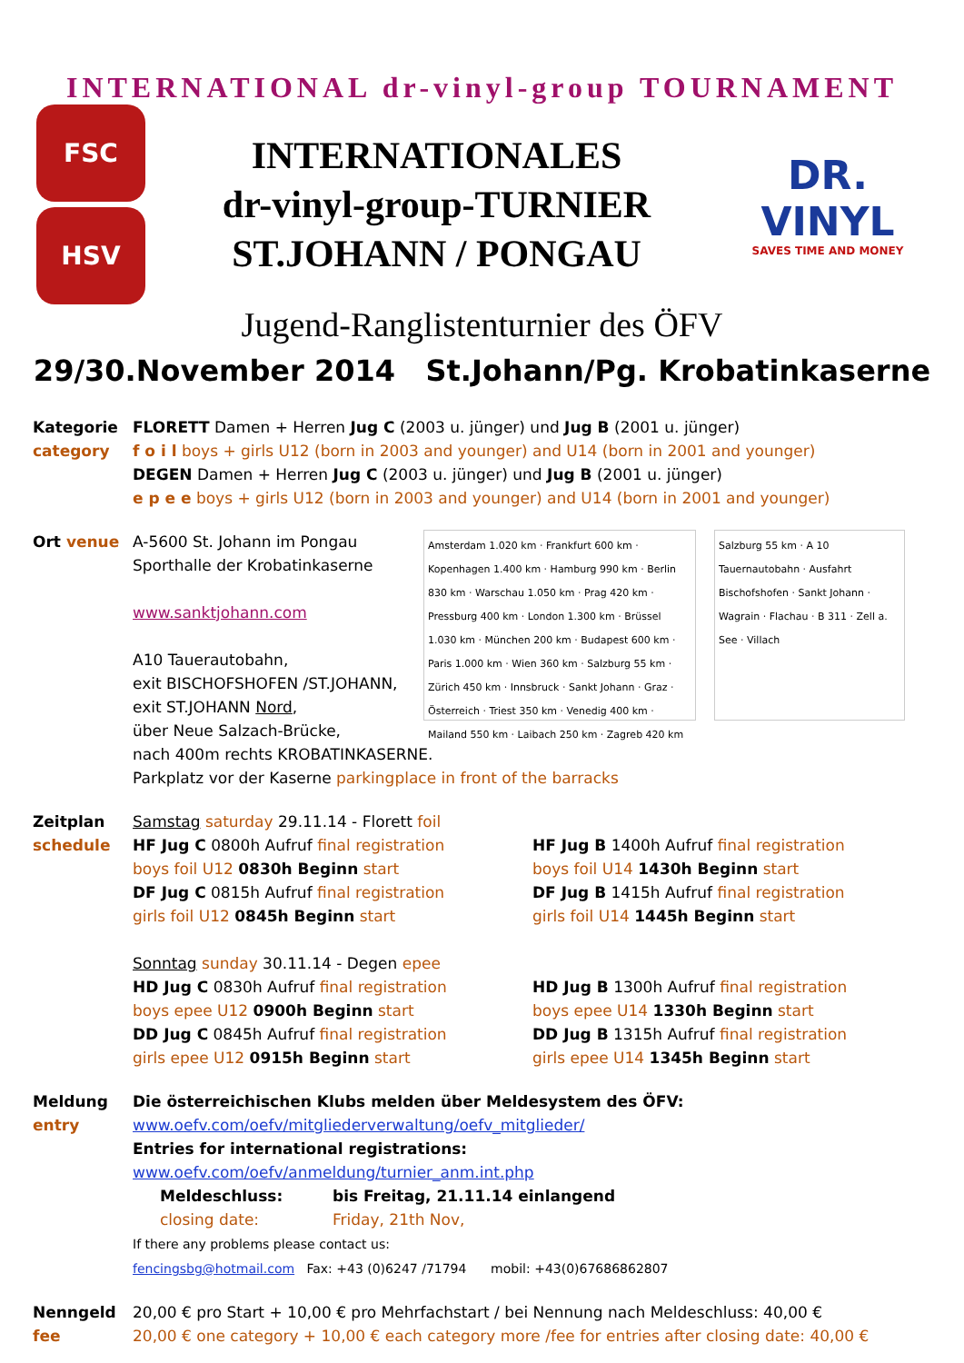INTERNATIONAL dr-vinyl-group TOURNAMENT
FSC
HSV
INTERNATIONALES
dr-vinyl-group-TURNIER
ST.JOHANN / PONGAU
DR.
VINYL
SAVES TIME AND MONEY
Jugend-Ranglistenturnier des ÖFV
29/30.November 2014 St.Johann/Pg. Krobatinkaserne
Kategorie
category
FLORETT Damen + Herren Jug C (2003 u. jünger) und Jug B (2001 u. jünger)
f o i l boys + girls U12 (born in 2003 and younger) and U14 (born in 2001 and younger)
DEGEN Damen + Herren Jug C (2003 u. jünger) und Jug B (2001 u. jünger)
e p e e boys + girls U12 (born in 2003 and younger) and U14 (born in 2001 and younger)
Ort venue A-5600 St. Johann im Pongau
Sporthalle der Krobatinkaserne
www.sanktjohann.com
A10 Tauerautobahn,
exit BISCHOFSHOFEN /ST.JOHANN,
exit ST.JOHANN Nord,
über Neue Salzach-Brücke,
Amsterdam 1.020 km · Frankfurt 600 km · Kopenhagen 1.400 km · Hamburg 990 km · Berlin 830 km · Warschau 1.050 km · Prag 420 km · Pressburg 400 km · London 1.300 km · Brüssel 1.030 km · München 200 km · Budapest 600 km · Paris 1.000 km · Wien 360 km · Salzburg 55 km · Zürich 450 km · Innsbruck · Sankt Johann · Graz · Österreich · Triest 350 km · Venedig 400 km · Mailand 550 km · Laibach 250 km · Zagreb 420 km
Salzburg 55 km · A 10 Tauernautobahn · Ausfahrt Bischofshofen · Sankt Johann · Wagrain · Flachau · B 311 · Zell a. See · Villach
nach 400m rechts KROBATINKASERNE.
Parkplatz vor der Kaserne parkingplace in front of the barracks
Zeitplan
schedule
Samstag saturday 29.11.14 - Florett foil
HF Jug C 0800h Aufruf final registration
boys foil U12 0830h Beginn start
DF Jug C 0815h Aufruf final registration
girls foil U12 0845h Beginn start
HF Jug B 1400h Aufruf final registration
boys foil U14 1430h Beginn start
DF Jug B 1415h Aufruf final registration
girls foil U14 1445h Beginn start
Sonntag sunday 30.11.14 - Degen epee
HD Jug C 0830h Aufruf final registration
boys epee U12 0900h Beginn start
DD Jug C 0845h Aufruf final registration
girls epee U12 0915h Beginn start
HD Jug B 1300h Aufruf final registration
boys epee U14 1330h Beginn start
DD Jug B 1315h Aufruf final registration
girls epee U14 1345h Beginn start
Meldung
entry
Die österreichischen Klubs melden über Meldesystem des ÖFV:
www.oefv.com/oefv/mitgliederverwaltung/oefv_mitglieder/
Entries for international registrations:
www.oefv.com/oefv/anmeldung/turnier_anm.int.php
Meldeschluss: bis Freitag, 21.11.14 einlangend
closing date: Friday, 21th Nov,
If there any problems please contact us:
fencingsbg@hotmail.com Fax: +43 (0)6247 /71794 mobil: +43(0)67686862807
Nenngeld
fee
20,00 € pro Start + 10,00 € pro Mehrfachstart / bei Nennung nach Meldeschluss: 40,00 €
20,00 € one category + 10,00 € each category more /fee for entries after closing date: 40,00 €